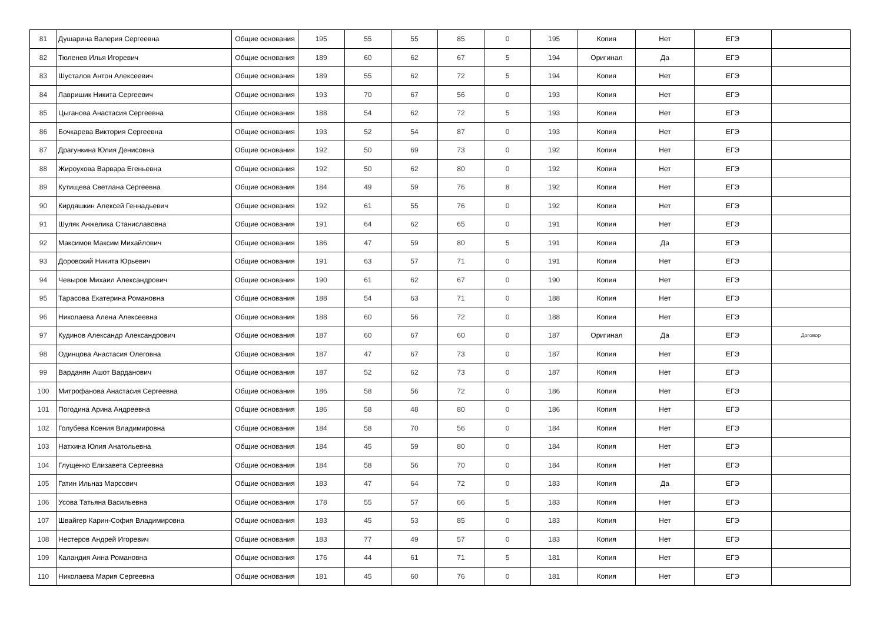| 81 | Душарина Валерия Сергеевна | Общие основания | 195 | 55 | 55 | 85 | 0 | 195 | Копия | Нет | ЕГЭ | |
| 82 | Тюленев Илья Игоревич | Общие основания | 189 | 60 | 62 | 67 | 5 | 194 | Оригинал | Да | ЕГЭ | |
| 83 | Шусталов Антон Алексеевич | Общие основания | 189 | 55 | 62 | 72 | 5 | 194 | Копия | Нет | ЕГЭ | |
| 84 | Лавришик Никита Сергеевич | Общие основания | 193 | 70 | 67 | 56 | 0 | 193 | Копия | Нет | ЕГЭ | |
| 85 | Цыганова Анастасия Сергеевна | Общие основания | 188 | 54 | 62 | 72 | 5 | 193 | Копия | Нет | ЕГЭ | |
| 86 | Бочкарева Виктория Сергеевна | Общие основания | 193 | 52 | 54 | 87 | 0 | 193 | Копия | Нет | ЕГЭ | |
| 87 | Драгункина Юлия Денисовна | Общие основания | 192 | 50 | 69 | 73 | 0 | 192 | Копия | Нет | ЕГЭ | |
| 88 | Жироухова Варвара Егеньевна | Общие основания | 192 | 50 | 62 | 80 | 0 | 192 | Копия | Нет | ЕГЭ | |
| 89 | Кутищева Светлана Сергеевна | Общие основания | 184 | 49 | 59 | 76 | 8 | 192 | Копия | Нет | ЕГЭ | |
| 90 | Кирдяшкин Алексей Геннадьевич | Общие основания | 192 | 61 | 55 | 76 | 0 | 192 | Копия | Нет | ЕГЭ | |
| 91 | Шуляк Анжелика Станиславовна | Общие основания | 191 | 64 | 62 | 65 | 0 | 191 | Копия | Нет | ЕГЭ | |
| 92 | Максимов Максим Михайлович | Общие основания | 186 | 47 | 59 | 80 | 5 | 191 | Копия | Да | ЕГЭ | |
| 93 | Доровский Никита Юрьевич | Общие основания | 191 | 63 | 57 | 71 | 0 | 191 | Копия | Нет | ЕГЭ | |
| 94 | Чевыров Михаил Александрович | Общие основания | 190 | 61 | 62 | 67 | 0 | 190 | Копия | Нет | ЕГЭ | |
| 95 | Тарасова Екатерина Романовна | Общие основания | 188 | 54 | 63 | 71 | 0 | 188 | Копия | Нет | ЕГЭ | |
| 96 | Николаева Алена Алексеевна | Общие основания | 188 | 60 | 56 | 72 | 0 | 188 | Копия | Нет | ЕГЭ | |
| 97 | Кудинов Александр Александрович | Общие основания | 187 | 60 | 67 | 60 | 0 | 187 | Оригинал | Да | ЕГЭ | Договор |
| 98 | Одинцова Анастасия Олеговна | Общие основания | 187 | 47 | 67 | 73 | 0 | 187 | Копия | Нет | ЕГЭ | |
| 99 | Варданян Ашот Варданович | Общие основания | 187 | 52 | 62 | 73 | 0 | 187 | Копия | Нет | ЕГЭ | |
| 100 | Митрофанова Анастасия Сергеевна | Общие основания | 186 | 58 | 56 | 72 | 0 | 186 | Копия | Нет | ЕГЭ | |
| 101 | Погодина Арина Андреевна | Общие основания | 186 | 58 | 48 | 80 | 0 | 186 | Копия | Нет | ЕГЭ | |
| 102 | Голубева Ксения Владимировна | Общие основания | 184 | 58 | 70 | 56 | 0 | 184 | Копия | Нет | ЕГЭ | |
| 103 | Натхина Юлия Анатольевна | Общие основания | 184 | 45 | 59 | 80 | 0 | 184 | Копия | Нет | ЕГЭ | |
| 104 | Глущенко Елизавета Сергеевна | Общие основания | 184 | 58 | 56 | 70 | 0 | 184 | Копия | Нет | ЕГЭ | |
| 105 | Гатин Ильназ Марсович | Общие основания | 183 | 47 | 64 | 72 | 0 | 183 | Копия | Да | ЕГЭ | |
| 106 | Усова Татьяна Васильевна | Общие основания | 178 | 55 | 57 | 66 | 5 | 183 | Копия | Нет | ЕГЭ | |
| 107 | Швайгер Карин-София Владимировна | Общие основания | 183 | 45 | 53 | 85 | 0 | 183 | Копия | Нет | ЕГЭ | |
| 108 | Нестеров Андрей Игоревич | Общие основания | 183 | 77 | 49 | 57 | 0 | 183 | Копия | Нет | ЕГЭ | |
| 109 | Каландия Анна Романовна | Общие основания | 176 | 44 | 61 | 71 | 5 | 181 | Копия | Нет | ЕГЭ | |
| 110 | Николаева Мария Сергеевна | Общие основания | 181 | 45 | 60 | 76 | 0 | 181 | Копия | Нет | ЕГЭ | |